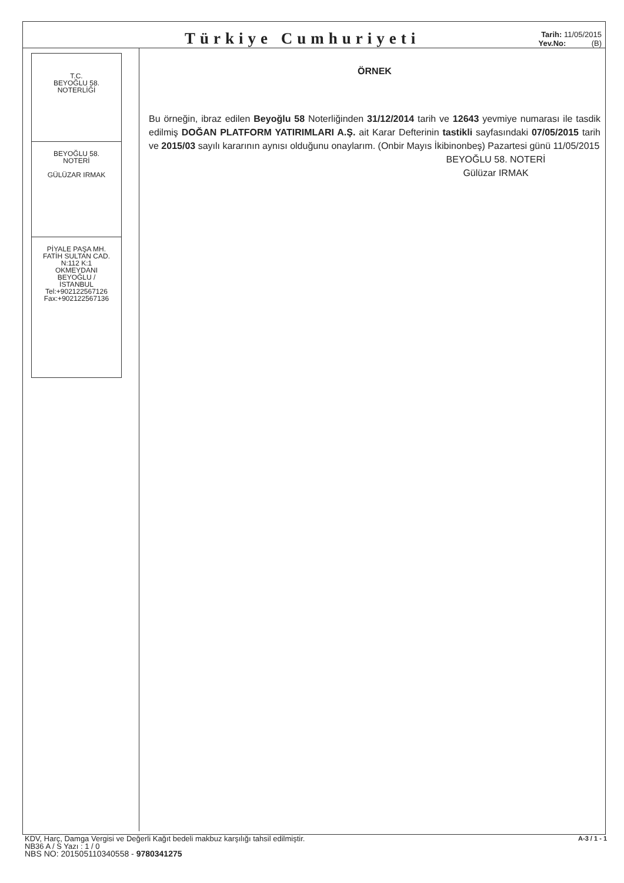Türkiye Cumhuriyeti
Tarih: 11/05/2015
Yev.No: (B)
T.C.
BEYOĞLU 58.
NOTERLİĞİ
BEYOĞLU 58.
NOTERİ
GÜLÜZAR IRMAK
PİYALE PAŞA MH.
FATİH SULTAN CAD.
N:112 K:1
OKMEYDANI
BEYOĞLU /
İSTANBUL
Tel:+902122567126
Fax:+902122567136
ÖRNEK
Bu örneğin, ibraz edilen Beyoğlu 58 Noterliğinden 31/12/2014 tarih ve 12643 yevmiye numarası ile tasdik edilmiş DOĞAN PLATFORM YATIRIMLARI A.Ş. ait Karar Defterinin tastikli sayfasındaki 07/05/2015 tarih ve 2015/03 sayılı kararının aynısı olduğunu onaylarım. (Onbir Mayıs İkibinonbeş) Pazartesi günü 11/05/2015
BEYOĞLU 58. NOTERİ
Gülüzar IRMAK
A-3 / 1 - 1
KDV, Harç, Damga Vergisi ve Değerli Kağıt bedeli makbuz karşılığı tahsil edilmiştir.
NB36 A / S Yazı : 1 / 0
NBS NO: 201505110340558 - 9780341275